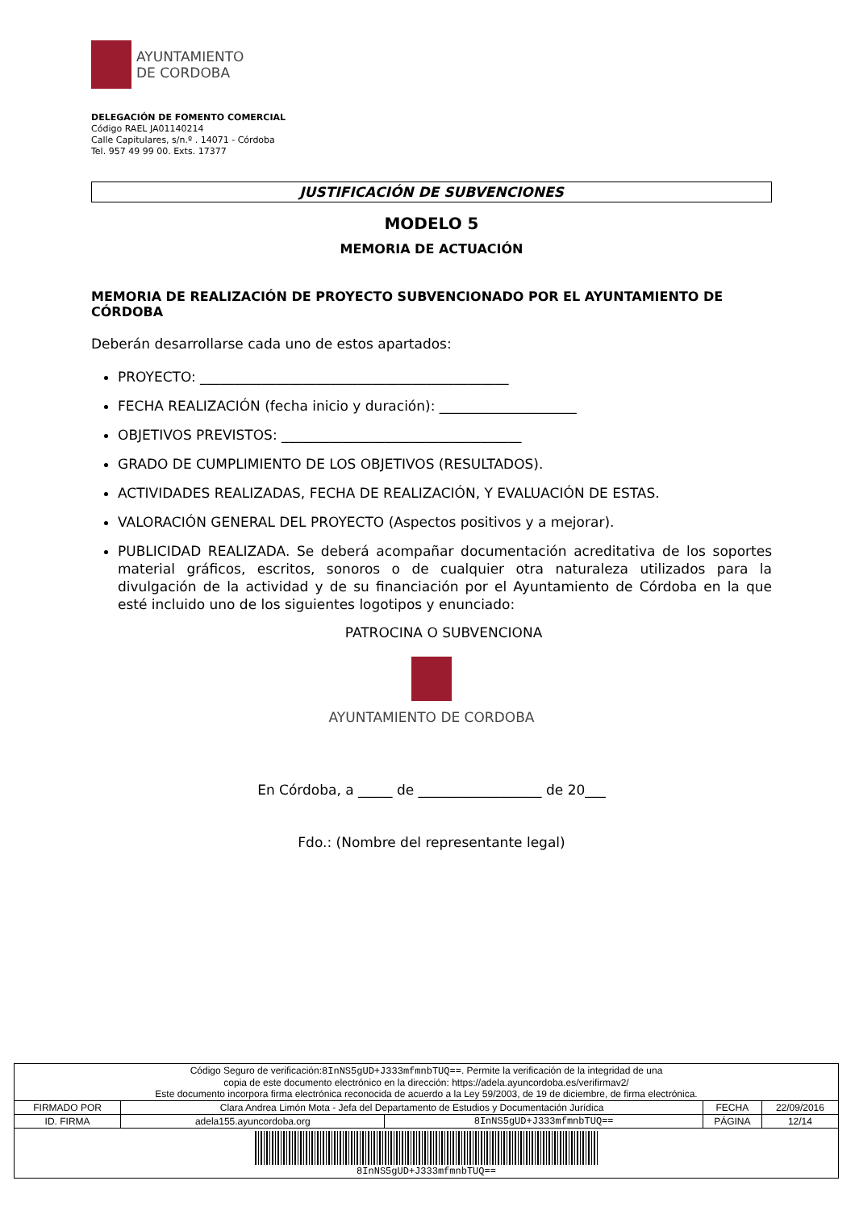AYUNTAMIENTO
DE CORDOBA
DELEGACIÓN DE FOMENTO COMERCIAL
Código RAEL JA01140214
Calle Capitulares, s/n.º . 14071 - Córdoba
Tel. 957 49 99 00. Exts. 17377
JUSTIFICACIÓN DE SUBVENCIONES
MODELO 5
MEMORIA DE ACTUACIÓN
MEMORIA DE REALIZACIÓN DE PROYECTO SUBVENCIONADO POR EL AYUNTAMIENTO DE CÓRDOBA
Deberán desarrollarse cada uno de estos apartados:
PROYECTO: _____________________________________________
FECHA REALIZACIÓN (fecha inicio y duración): ____________________
OBJETIVOS PREVISTOS: ___________________________________
GRADO DE CUMPLIMIENTO DE LOS OBJETIVOS (RESULTADOS).
ACTIVIDADES REALIZADAS, FECHA DE REALIZACIÓN, Y EVALUACIÓN DE ESTAS.
VALORACIÓN GENERAL DEL PROYECTO (Aspectos positivos y a mejorar).
PUBLICIDAD REALIZADA. Se deberá acompañar documentación acreditativa de los soportes material gráficos, escritos, sonoros o de cualquier otra naturaleza utilizados para la divulgación de la actividad y de su financiación por el Ayuntamiento de Córdoba en la que esté incluido uno de los siguientes logotipos y enunciado:
PATROCINA O SUBVENCIONA
AYUNTAMIENTO DE CORDOBA
En Córdoba, a _____ de __________________ de 20___
Fdo.: (Nombre del representante legal)
| Código Seguro de verificación: 8InNS5gUD+J333mfmnbTUQ== . Permite la verificación de la integridad de una copia de este documento electrónico en la dirección: https://adela.ayuncordoba.es/verifirmav2/ Este documento incorpora firma electrónica reconocida de acuerdo a la Ley 59/2003, de 19 de diciembre, de firma electrónica. | | | | |
| FIRMADO POR | Clara Andrea Limón Mota - Jefa del Departamento de Estudios y Documentación Jurídica | | FECHA | 22/09/2016 |
| ID. FIRMA | adela155.ayuncordoba.org | 8InNS5gUD+J333mfmnbTUQ== | PÁGINA | 12/14 |
| 8InNS5gUD+J333mfmnbTUQ== | | | | |